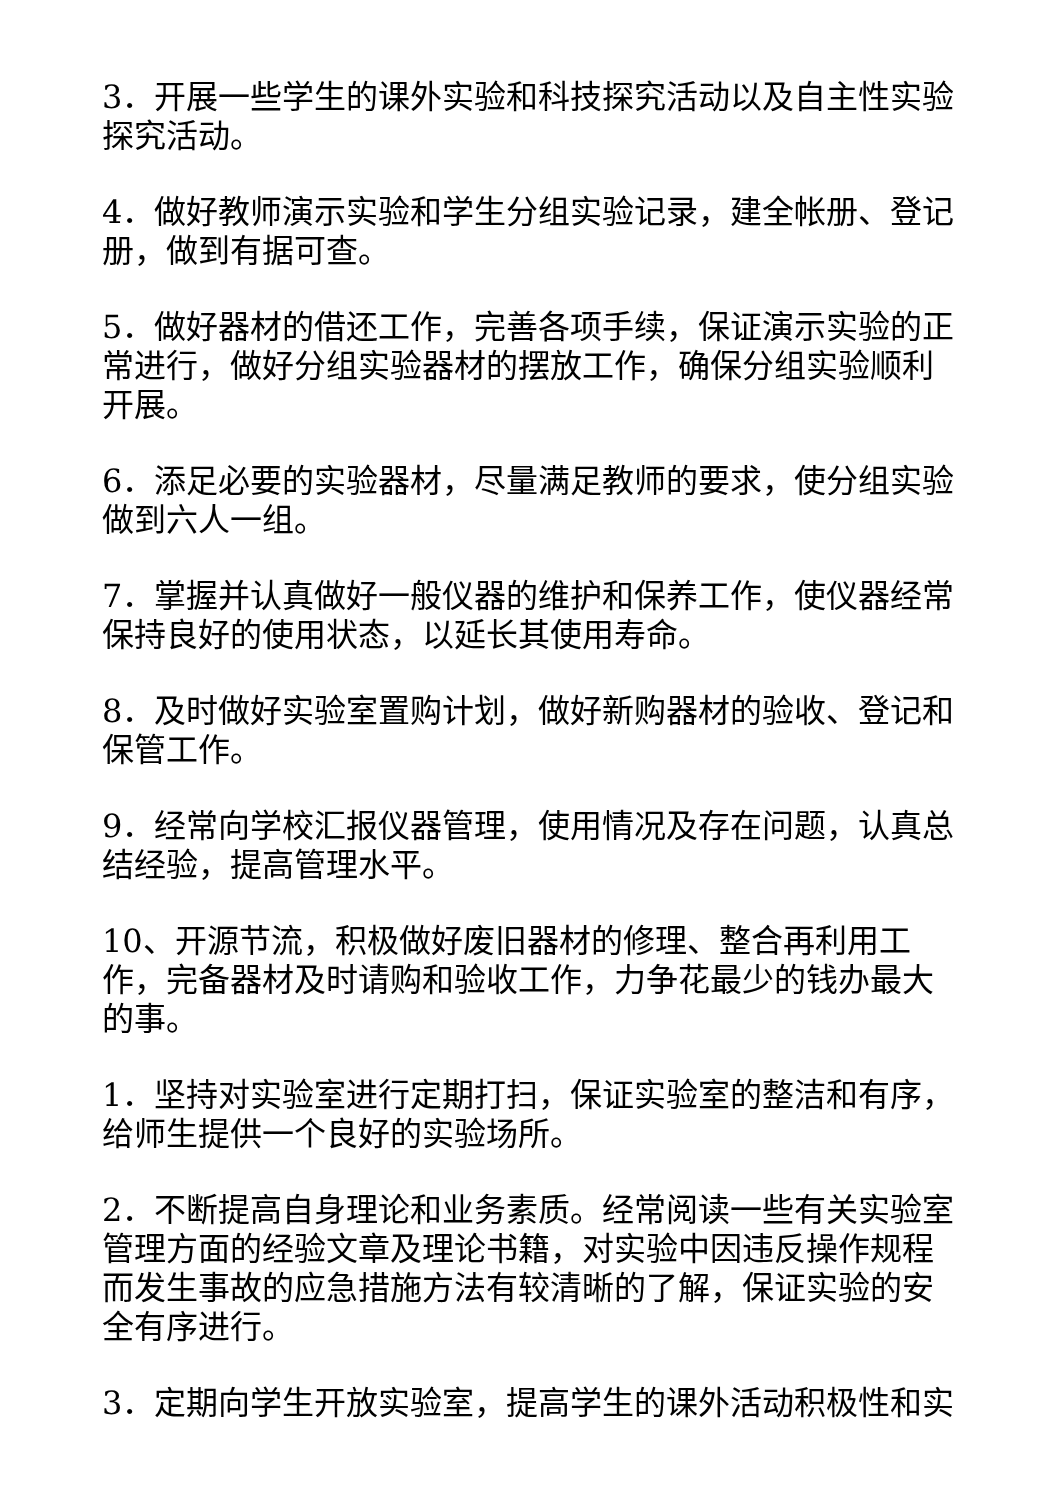3．开展一些学生的课外实验和科技探究活动以及自主性实验探究活动。
4．做好教师演示实验和学生分组实验记录，建全帐册、登记册，做到有据可查。
5．做好器材的借还工作，完善各项手续，保证演示实验的正常进行，做好分组实验器材的摆放工作，确保分组实验顺利开展。
6．添足必要的实验器材，尽量满足教师的要求，使分组实验做到六人一组。
7．掌握并认真做好一般仪器的维护和保养工作，使仪器经常保持良好的使用状态，以延长其使用寿命。
8．及时做好实验室置购计划，做好新购器材的验收、登记和保管工作。
9．经常向学校汇报仪器管理，使用情况及存在问题，认真总结经验，提高管理水平。
10、开源节流，积极做好废旧器材的修理、整合再利用工作，完备器材及时请购和验收工作，力争花最少的钱办最大的事。
1．坚持对实验室进行定期打扫，保证实验室的整洁和有序，给师生提供一个良好的实验场所。
2．不断提高自身理论和业务素质。经常阅读一些有关实验室管理方面的经验文章及理论书籍，对实验中因违反操作规程而发生事故的应急措施方法有较清晰的了解，保证实验的安全有序进行。
3．定期向学生开放实验室，提高学生的课外活动积极性和实